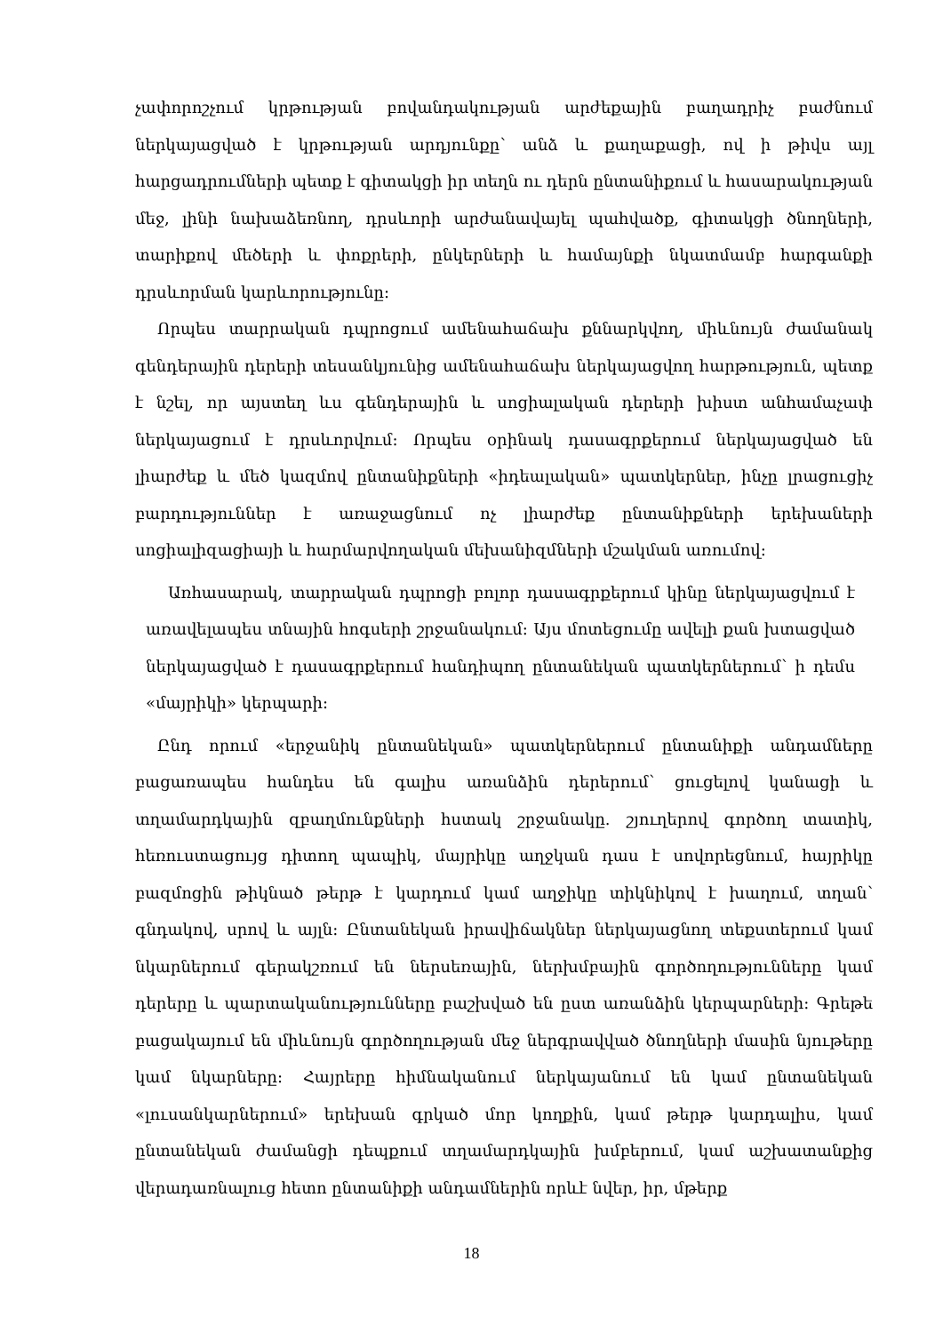չափորոշչում կրթության բովանդակության արժեքային բաղադրիչ բաժնում ներկայացված է կրթության արդյունքը՝ անձ և քաղաքացի, ով ի թիվս այլ հարցադրումների պետք է գիտակցի իր տեղն ու դերն ընտանիքում և հասարակության մեջ, լինի նախաձեռնող, դրսևորի արժանավայել պահվածք, գիտակցի ծնողների, տարիքով մեծերի և փոքրերի, ընկերների և համայնքի նկատմամբ հարգանքի դրսևորման կարևորությունը։
Որպես տարրական դպրոցում ամենահաճախ քննարկվող, միևնույն ժամանակ գենդերային դերերի տեսանկյունից ամենահաճախ ներկայացվող հարթություն, պետք է նշել, որ այստեղ ևս գենդերային և սոցիալական դերերի խիստ անհամաչափ ներկայացում է դրսևորվում։ Որպես օրինակ դասագրքերում ներկայացված են լիարժեք և մեծ կազմով ընտանիքների «իդեալական» պատկերներ, ինչը լրացուցիչ բարդություններ է առաջացնում ոչ լիարժեք ընտանիքների երեխաների սոցիալիզացիայի և հարմարվողական մեխանիզմների մշակման առումով։
Առհասարակ, տարրական դպրոցի բոլոր դասագրքերում կինը ներկայացվում է առավելապես տնային հոգսերի շրջանակում։ Այս մոտեցումը ավելի քան խտացված ներկայացված է դասագրքերում հանդիպող ընտանեկան պատկերներում՝ ի դեմս «մայրիկի» կերպարի։
Ընդ որում «երջանիկ ընտանեկան» պատկերներում ընտանիքի անդամները բացառապես հանդես են գալիս առանձին դերերում՝ ցուցելով կանացի և տղամարդկային զբաղմունքների հստակ շրջանակը. շյուղերով գործող տատիկ, հեռուստացույց դիտող պապիկ, մայրիկը աղջկան դաս է սովորեցնում, հայրիկը բազմոցին թիկնած թերթ է կարդում կամ աղջիկը տիկնիկով է խաղում, տղան՝ գնդակով, սրով և այլն։ Ընտանեկան իրավիճակներ ներկայացնող տեքստերում կամ նկարներում գերակշռում են ներսեռային, ներխմբային գործողությունները կամ դերերը և պարտականությունները բաշխված են ըստ առանձին կերպարների։ Գրեթե բացակայում են միևնույն գործողության մեջ ներգրավված ծնողների մասին նյութերը կամ նկարները։ Հայրերը հիմնականում ներկայանում են կամ ընտանեկան «լուսանկարներում» երեխան գրկած մոր կողքին, կամ թերթ կարդալիս, կամ ընտանեկան ժամանցի դեպքում տղամարդկային խմբերում, կամ աշխատանքից վերադառնալուց հետո ընտանիքի անդամներին որևէ նվեր, իր, մթերք
18